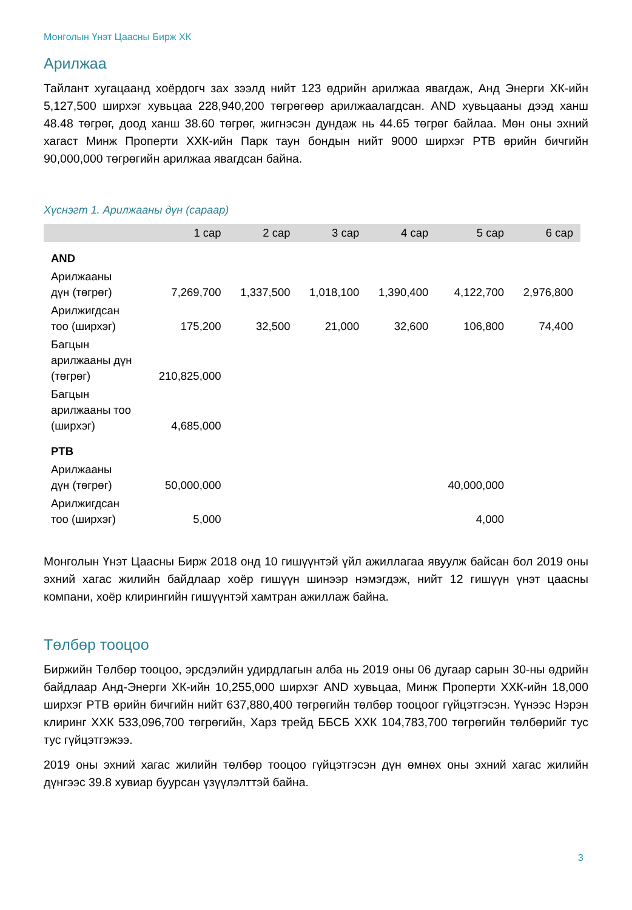Монголын Үнэт Цаасны Бирж ХК
Арилжаа
Тайлант хугацаанд хоёрдогч зах зээлд нийт 123 өдрийн арилжаа явагдаж, Анд Энерги ХК-ийн 5,127,500 ширхэг хувьцаа 228,940,200 төгрөгөөр арилжаалагдсан. AND хувьцааны дээд ханш 48.48 төгрөг, доод ханш 38.60 төгрөг, жигнэсэн дундаж нь 44.65 төгрөг байлаа. Мөн оны эхний хагаст Минж Проперти ХХК-ийн Парк таун бондын нийт 9000 ширхэг PTB өрийн бичгийн 90,000,000 төгрөгийн арилжаа явагдсан байна.
Хүснэгт 1. Арилжааны дүн (сараар)
| | 1 сар | 2 сар | 3 сар | 4 сар | 5 сар | 6 сар |
| --- | --- | --- | --- | --- | --- | --- |
| AND | | | | | | |
| Арилжааны дүн (төгрөг) | 7,269,700 | 1,337,500 | 1,018,100 | 1,390,400 | 4,122,700 | 2,976,800 |
| Арилжигдсан тоо (ширхэг) | 175,200 | 32,500 | 21,000 | 32,600 | 106,800 | 74,400 |
| Багцын арилжааны дүн (төгрөг) | 210,825,000 | | | | | |
| Багцын арилжааны тоо (ширхэг) | 4,685,000 | | | | | |
| PTB | | | | | | |
| Арилжааны дүн (төгрөг) | 50,000,000 | | | | 40,000,000 | |
| Арилжигдсан тоо (ширхэг) | 5,000 | | | | 4,000 | |
Монголын Үнэт Цаасны Бирж 2018 онд 10 гишүүнтэй үйл ажиллагаа явуулж байсан бол 2019 оны эхний хагас жилийн байдлаар хоёр гишүүн шинээр нэмэгдэж, нийт 12 гишүүн үнэт цаасны компани, хоёр клирингийн гишүүнтэй хамтран ажиллаж байна.
Төлбөр тооцоо
Биржийн Төлбөр тооцоо, эрсдэлийн удирдлагын алба нь 2019 оны 06 дугаар сарын 30-ны өдрийн байдлаар Анд-Энерги ХК-ийн 10,255,000 ширхэг AND хувьцаа, Минж Проперти ХХК-ийн 18,000 ширхэг PTB өрийн бичгийн нийт 637,880,400 төгрөгийн төлбөр тооцоог гүйцэтгэсэн. Үүнээс Нэрэн клиринг ХХК 533,096,700 төгрөгийн, Харз трейд ББСБ ХХК 104,783,700 төгрөгийн төлбөрийг тус тус гүйцэтгэжээ.
2019 оны эхний хагас жилийн төлбөр тооцоо гүйцэтгэсэн дүн өмнөх оны эхний хагас жилийн дүнгээс 39.8 хувиар буурсан үзүүлэлттэй байна.
3